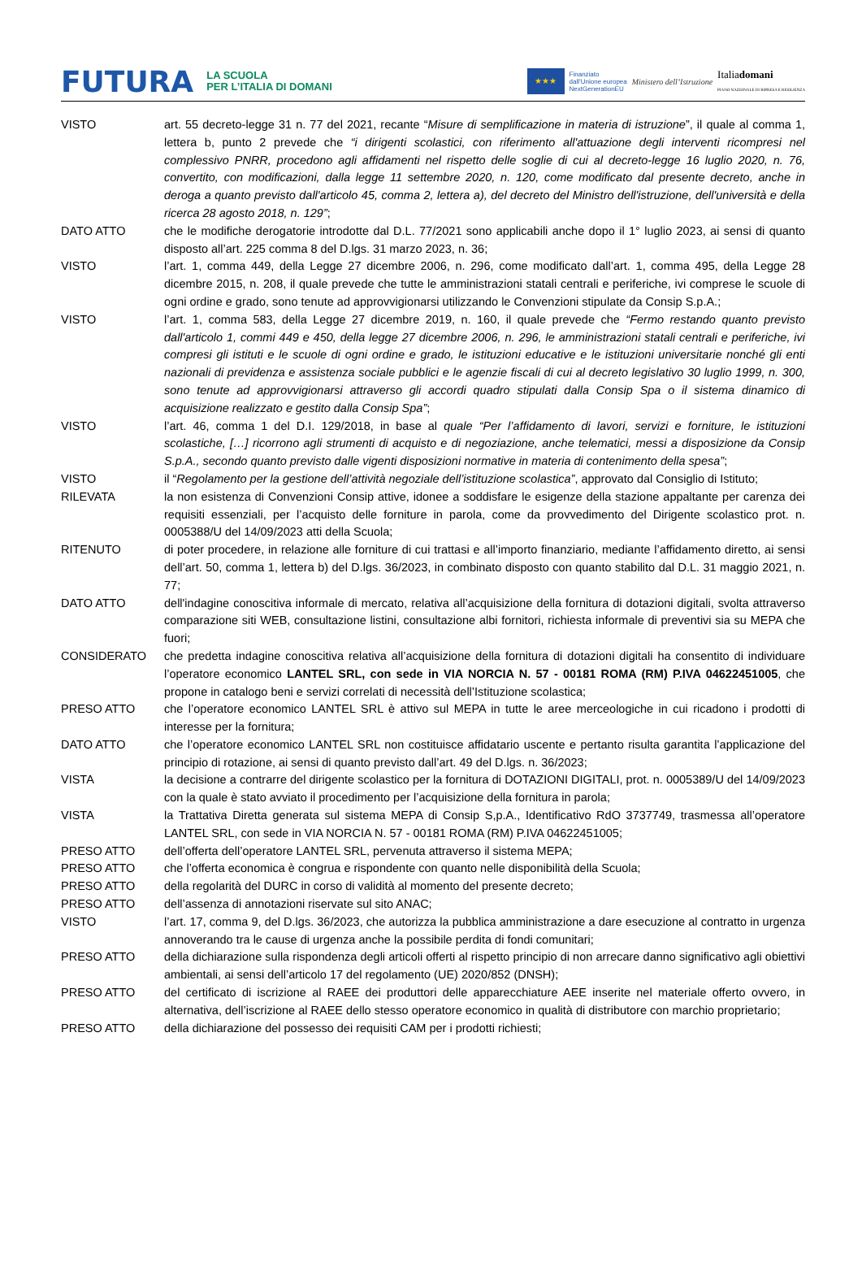FUTURA LA SCUOLA
PER L’ITALIA DI DOMANI
★★★
Finanziato
dall’Unione europea
NextGenerationEU
Ministero dell’Istruzione
Italiadomani
PIANO NAZIONALE DI RIPRESA E RESILIENZA
VISTO art. 55 decreto-legge 31 n. 77 del 2021, recante “Misure di semplificazione in materia di istruzione”, il quale al comma 1, lettera b, punto 2 prevede che “i dirigenti scolastici, con riferimento all'attuazione degli interventi ricompresi nel complessivo PNRR, procedono agli affidamenti nel rispetto delle soglie di cui al decreto-legge 16 luglio 2020, n. 76, convertito, con modificazioni, dalla legge 11 settembre 2020, n. 120, come modificato dal presente decreto, anche in deroga a quanto previsto dall'articolo 45, comma 2, lettera a), del decreto del Ministro dell'istruzione, dell'università e della ricerca 28 agosto 2018, n. 129”;
DATO ATTO che le modifiche derogatorie introdotte dal D.L. 77/2021 sono applicabili anche dopo il 1° luglio 2023, ai sensi di quanto disposto all’art. 225 comma 8 del D.lgs. 31 marzo 2023, n. 36;
VISTO l’art. 1, comma 449, della Legge 27 dicembre 2006, n. 296, come modificato dall’art. 1, comma 495, della Legge 28 dicembre 2015, n. 208, il quale prevede che tutte le amministrazioni statali centrali e periferiche, ivi comprese le scuole di ogni ordine e grado, sono tenute ad approvvigionarsi utilizzando le Convenzioni stipulate da Consip S.p.A.;
VISTO l’art. 1, comma 583, della Legge 27 dicembre 2019, n. 160, il quale prevede che “Fermo restando quanto previsto dall'articolo 1, commi 449 e 450, della legge 27 dicembre 2006, n. 296, le amministrazioni statali centrali e periferiche, ivi compresi gli istituti e le scuole di ogni ordine e grado, le istituzioni educative e le istituzioni universitarie nonché gli enti nazionali di previdenza e assistenza sociale pubblici e le agenzie fiscali di cui al decreto legislativo 30 luglio 1999, n. 300, sono tenute ad approvvigionarsi attraverso gli accordi quadro stipulati dalla Consip Spa o il sistema dinamico di acquisizione realizzato e gestito dalla Consip Spa”;
VISTO l’art. 46, comma 1 del D.I. 129/2018, in base al quale “Per l’affidamento di lavori, servizi e forniture, le istituzioni scolastiche, […] ricorrono agli strumenti di acquisto e di negoziazione, anche telematici, messi a disposizione da Consip S.p.A., secondo quanto previsto dalle vigenti disposizioni normative in materia di contenimento della spesa”;
VISTO il “Regolamento per la gestione dell’attività negoziale dell’istituzione scolastica”, approvato dal Consiglio di Istituto;
RILEVATA la non esistenza di Convenzioni Consip attive, idonee a soddisfare le esigenze della stazione appaltante per carenza dei requisiti essenziali, per l’acquisto delle forniture in parola, come da provvedimento del Dirigente scolastico prot. n. 0005388/U del 14/09/2023 atti della Scuola;
RITENUTO di poter procedere, in relazione alle forniture di cui trattasi e all’importo finanziario, mediante l’affidamento diretto, ai sensi dell’art. 50, comma 1, lettera b) del D.lgs. 36/2023, in combinato disposto con quanto stabilito dal D.L. 31 maggio 2021, n. 77;
DATO ATTO dell'indagine conoscitiva informale di mercato, relativa all’acquisizione della fornitura di dotazioni digitali, svolta attraverso comparazione siti WEB, consultazione listini, consultazione albi fornitori, richiesta informale di preventivi sia su MEPA che fuori;
CONSIDERATO che predetta indagine conoscitiva relativa all’acquisizione della fornitura di dotazioni digitali ha consentito di individuare l’operatore economico LANTEL SRL, con sede in VIA NORCIA N. 57 - 00181 ROMA (RM) P.IVA 04622451005, che propone in catalogo beni e servizi correlati di necessità dell’Istituzione scolastica;
PRESO ATTO che l’operatore economico LANTEL SRL è attivo sul MEPA in tutte le aree merceologiche in cui ricadono i prodotti di interesse per la fornitura;
DATO ATTO che l’operatore economico LANTEL SRL non costituisce affidatario uscente e pertanto risulta garantita l’applicazione del principio di rotazione, ai sensi di quanto previsto dall’art. 49 del D.lgs. n. 36/2023;
VISTA la decisione a contrarre del dirigente scolastico per la fornitura di DOTAZIONI DIGITALI, prot. n. 0005389/U del 14/09/2023 con la quale è stato avviato il procedimento per l’acquisizione della fornitura in parola;
VISTA la Trattativa Diretta generata sul sistema MEPA di Consip S,p.A., Identificativo RdO 3737749, trasmessa all’operatore LANTEL SRL, con sede in VIA NORCIA N. 57 - 00181 ROMA (RM) P.IVA 04622451005;
PRESO ATTO dell’offerta dell’operatore LANTEL SRL, pervenuta attraverso il sistema MEPA;
PRESO ATTO che l’offerta economica è congrua e rispondente con quanto nelle disponibilità della Scuola;
PRESO ATTO della regolarità del DURC in corso di validità al momento del presente decreto;
PRESO ATTO dell’assenza di annotazioni riservate sul sito ANAC;
VISTO l’art. 17, comma 9, del D.lgs. 36/2023, che autorizza la pubblica amministrazione a dare esecuzione al contratto in urgenza annoverando tra le cause di urgenza anche la possibile perdita di fondi comunitari;
PRESO ATTO della dichiarazione sulla rispondenza degli articoli offerti al rispetto principio di non arrecare danno significativo agli obiettivi ambientali, ai sensi dell’articolo 17 del regolamento (UE) 2020/852 (DNSH);
PRESO ATTO del certificato di iscrizione al RAEE dei produttori delle apparecchiature AEE inserite nel materiale offerto ovvero, in alternativa, dell’iscrizione al RAEE dello stesso operatore economico in qualità di distributore con marchio proprietario;
PRESO ATTO della dichiarazione del possesso dei requisiti CAM per i prodotti richiesti;